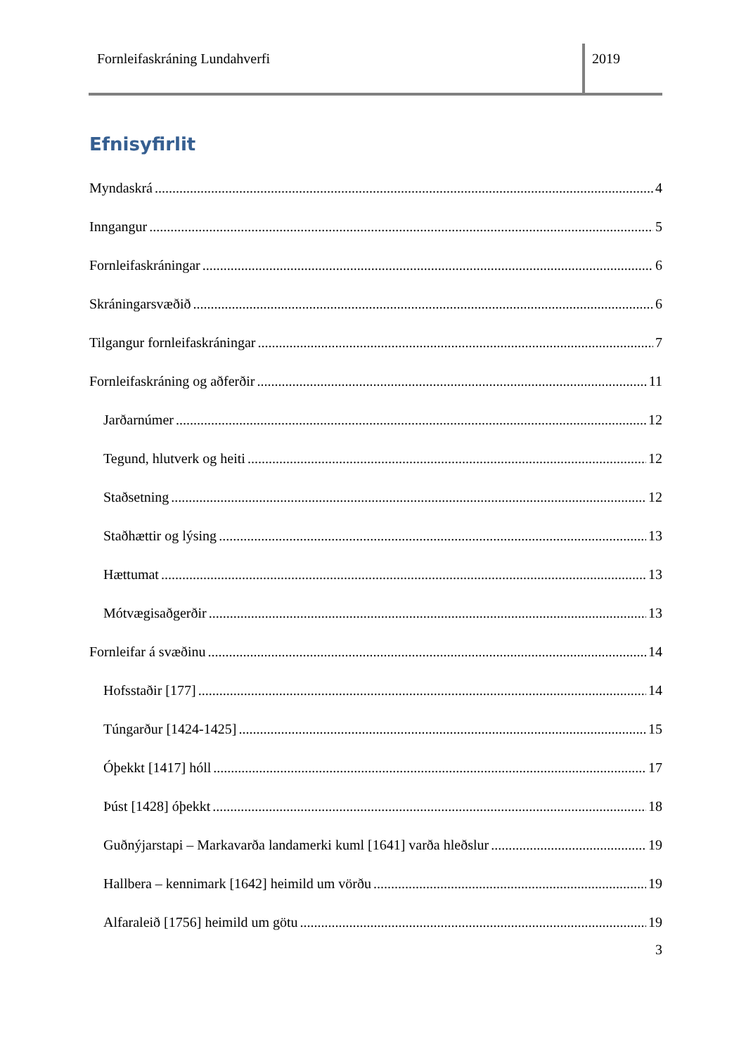Fornleifaskráning Lundahverfi 2019
Efnisyfirlit
Myndaskrá 4
Inngangur 5
Fornleifaskráningar 6
Skráningarsvæðið 6
Tilgangur fornleifaskráningar 7
Fornleifaskráning og aðferðir 11
Jarðarnúmer 12
Tegund, hlutverk og heiti 12
Staðsetning 12
Staðhættir og lýsing 13
Hættumat 13
Mótvægisaðgerðir 13
Fornleifar á svæðinu 14
Hofsstaðir [177] 14
Túngarður [1424-1425] 15
Óþekkt [1417] hóll 17
Þúst [1428] óþekkt 18
Guðnýjarstapi – Markavarða landamerki kuml [1641] varða hleðslur 19
Hallbera – kennimark [1642] heimild um vörðu 19
Alfaraleið [1756] heimild um götu 19
3